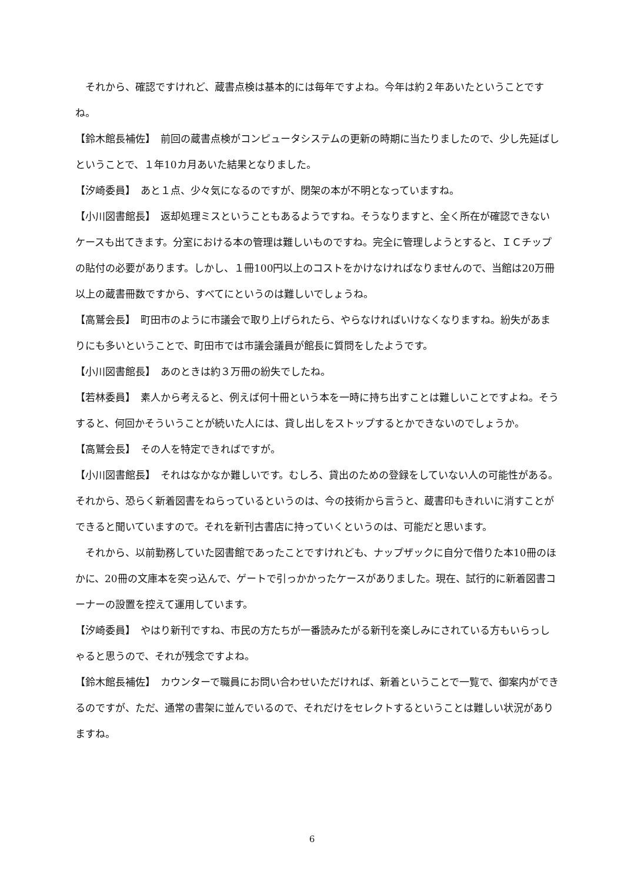それから、確認ですけれど、蔵書点検は基本的には毎年ですよね。今年は約２年あいたということですね。
【鈴木館長補佐】　前回の蔵書点検がコンピュータシステムの更新の時期に当たりましたので、少し先延ばしということで、１年10カ月あいた結果となりました。
【汐崎委員】　あと１点、少々気になるのですが、閉架の本が不明となっていますね。
【小川図書館長】　返却処理ミスということもあるようですね。そうなりますと、全く所在が確認できないケースも出てきます。分室における本の管理は難しいものですね。完全に管理しようとすると、ＩＣチップの貼付の必要があります。しかし、１冊100円以上のコストをかけなければなりませんので、当館は20万冊以上の蔵書冊数ですから、すべてにというのは難しいでしょうね。
【高鷲会長】　町田市のように市議会で取り上げられたら、やらなければいけなくなりますね。紛失があまりにも多いということで、町田市では市議会議員が館長に質問をしたようです。
【小川図書館長】　あのときは約３万冊の紛失でしたね。
【若林委員】　素人から考えると、例えば何十冊という本を一時に持ち出すことは難しいことですよね。そうすると、何回かそういうことが続いた人には、貸し出しをストップするとかできないのでしょうか。
【高鷲会長】　その人を特定できればですが。
【小川図書館長】　それはなかなか難しいです。むしろ、貸出のための登録をしていない人の可能性がある。それから、恐らく新着図書をねらっているというのは、今の技術から言うと、蔵書印もきれいに消すことができると聞いていますので。それを新刊古書店に持っていくというのは、可能だと思います。
　それから、以前勤務していた図書館であったことですけれども、ナップザックに自分で借りた本10冊のほかに、20冊の文庫本を突っ込んで、ゲートで引っかかったケースがありました。現在、試行的に新着図書コーナーの設置を控えて運用しています。
【汐崎委員】　やはり新刊ですね、市民の方たちが一番読みたがる新刊を楽しみにされている方もいらっしゃると思うので、それが残念ですよね。
【鈴木館長補佐】　カウンターで職員にお問い合わせいただければ、新着ということで一覧で、御案内ができるのですが、ただ、通常の書架に並んでいるので、それだけをセレクトするということは難しい状況がありますね。
6